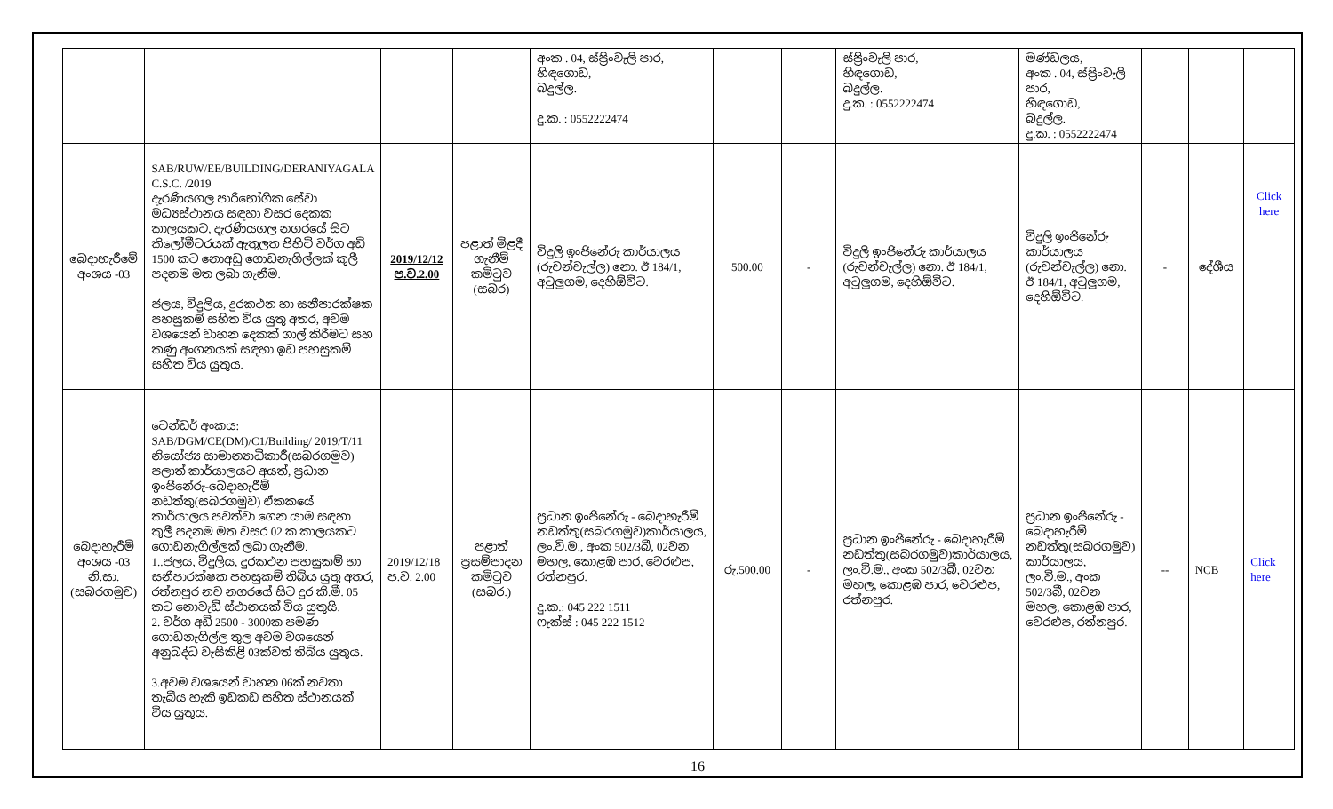| | | | | අංක . 04, ස්ප්‍රිංවැලි පාර, හිඳගොඩ, බදුල්ල. දු.ක. : 0552222474 | | | ස්ප්‍රිංවැලි පාර, හිඳගොඩ, බදුල්ල. දු.ක. : 0552222474 | මණ්ඩලය, අංක . 04, ස්ප්‍රිංවැලි පාර, හිඳගොඩ, බදුල්ල. දු.ක. : 0552222474 | | | |
| බෙදාහැරීමේ අංශය -03 | SAB/RUW/EE/BUILDING/DERANIYAGALA C.S.C. /2019 දැරණියගල පාරිභෝගික සේවා මධ්‍යස්ථානය සඳහා වසර දෙකක කාලයකට, දැරණියගල නගරයේ සිට කිලෝමීටරයක් ඇතුලත පිහිටි වර්ග අඩි 1500 කට නොඅඩු ගොඩනැගිල්ලක් කුලී පදනම මත ලබා ගැනීම. ජලය, විදුලිය, දුරකථන හා සනීපාරක්ෂක පහසුකම් සහිත විය යුතු අතර, අවම වශයෙන් වාහන දෙකක් ගාල් කිරීමට සහ කණු අංගනයක් සඳහා ඉඩ පහසුකම් සහිත විය යුතුය. | 2019/12/12 ප.ව.2.00 | පළාත් මිළදී ගැනීම් කමිටුව (සබර) | විදුලි ඉංජිනේරු කාර්යාලය (රුවන්වැල්ල) නො. ඊ 184/1, අටුලුගම, දෙහිඕවිට. | 500.00 | - | විදුලි ඉංජිනේරු කාර්යාලය (රුවන්වැල්ල) නො. ඊ 184/1, අටුලුගම, දෙහිඕවිට. | විදුලි ඉංජිනේරු කාර්යාලය (රුවන්වැල්ල) නො. ඊ 184/1, අටුලුගම, දෙහිඕවිට. | - | දේශීය | Click here |
| බෙදාහැරීම් අංශය -03 නි.සා.(සබරගමුව) | ටෙන්ඩර් අංකය: SAB/DGM/CE(DM)/C1/Building/ 2019/T/11 නියෝජ්‍ය සාමාන්‍යාධිකාරී(සබරගමුව) පලාත් කාර්යාලයට අයත්, ප්‍රධාන ඉංජිනේරු-බෙදාහැරීම් නඩත්තු(සබරගමුව) ඒකකයේ කාර්යාලය පවත්වා ගෙන යාම සඳහා කුලී පදනම මත වසර 02 ක කාලයකට ගොඩනැගිල්ලක් ලබා ගැනීම. 1..ජලය, විදුලිය, දුරකථන පහසුකම් හා සනීපාරක්ෂක පහසුකම් තිබිය යුතු අතර, රත්නපුර නව නගරයේ සිට දුර කි.මී. 05 කට නොවැඩි ස්ථානයක් විය යුතුයි. 2. වර්ග අඩි 2500 - 3000ක පමණ ගොඩනැගිල්ල තුල අවම වශයෙන් අනුබද්ධ වැසිකිළි 03ක්වත් තිබිය යුතුය. 3.අවම වශයෙන් වාහන 06ක් නවතා තැබීය හැකි ඉඩකඩ සහිත ස්ථානයක් විය යුතුය. | 2019/12/18 ප.ව. 2.00 | පළාත් ප්‍රසම්පාදන කමිටුව (සබර.) | ප්‍රධාන ඉංජිනේරු - බෙදාහැරීම් නඩත්තු(සබරගමුව)කාර්යාලය, ලං.වි.ම., අංක 502/3බී, 02වන මහල, කොළඹ පාර, වෙරළුප, රත්නපුර. දු.ක.: 045 222 1511 ෆැක්ස් : 045 222 1512 | රු.500.00 | - | ප්‍රධාන ඉංජිනේරු - බෙදාහැරීම් නඩත්තු(සබරගමුව)කාර්යාලය, ලං.වි.ම., අංක 502/3බී, 02වන මහල, කොළඹ පාර, වෙරළුප, රත්නපුර. | ප්‍රධාන ඉංජිනේරු - බෙදාහැරීම් නඩත්තු(සබරගමුව) කාර්යාලය, ලං.වි.ම., අංක 502/3බී, 02වන මහල, කොළඹ පාර, වෙරළුප, රත්නපුර. | -- | NCB | Click here |
16